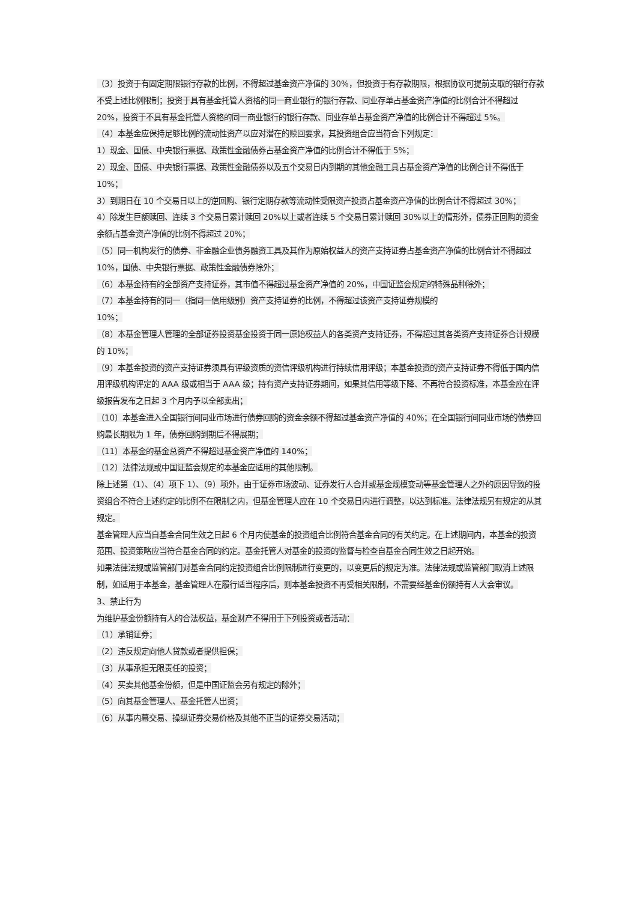（3）投资于有固定期限银行存款的比例，不得超过基金资产净值的 30%，但投资于有存款期限，根据协议可提前支取的银行存款不受上述比例限制；投资于具有基金托管人资格的同一商业银行的银行存款、同业存单占基金资产净值的比例合计不得超过 20%，投资于不具有基金托管人资格的同一商业银行的银行存款、同业存单占基金资产净值的比例合计不得超过 5%。
（4）本基金应保持足够比例的流动性资产以应对潜在的赎回要求，其投资组合应当符合下列规定：
1）现金、国债、中央银行票据、政策性金融债券占基金资产净值的比例合计不得低于 5%；
2）现金、国债、中央银行票据、政策性金融债券以及五个交易日内到期的其他金融工具占基金资产净值的比例合计不得低于 10%；
3）到期日在 10 个交易日以上的逆回购、银行定期存款等流动性受限资产投资占基金资产净值的比例合计不得超过 30%；
4）除发生巨额赎回、连续 3 个交易日累计赎回 20%以上或者连续 5 个交易日累计赎回 30%以上的情形外，债券正回购的资金余额占基金资产净值的比例不得超过 20%；
（5）同一机构发行的债券、非金融企业债务融资工具及其作为原始权益人的资产支持证券占基金资产净值的比例合计不得超过 10%，国债、中央银行票据、政策性金融债券除外；
（6）本基金持有的全部资产支持证券，其市值不得超过基金资产净值的 20%，中国证监会规定的特殊品种除外；
（7）本基金持有的同一（指同一信用级别）资产支持证券的比例，不得超过该资产支持证券规模的
10%；
（8）本基金管理人管理的全部证券投资基金投资于同一原始权益人的各类资产支持证券，不得超过其各类资产支持证券合计规模的 10%；
（9）本基金投资的资产支持证券须具有评级资质的资信评级机构进行持续信用评级；本基金投资的资产支持证券不得低于国内信用评级机构评定的 AAA 级或相当于 AAA 级；持有资产支持证券期间，如果其信用等级下降、不再符合投资标准，本基金应在评级报告发布之日起 3 个月内予以全部卖出；
（10）本基金进入全国银行间同业市场进行债券回购的资金余额不得超过基金资产净值的 40%；在全国银行间同业市场的债券回购最长期限为 1 年，债券回购到期后不得展期；
（11）本基金的基金总资产不得超过基金资产净值的 140%；
（12）法律法规或中国证监会规定的本基金应适用的其他限制。
除上述第（1）、（4）项下 1）、（9）项外，由于证券市场波动、证券发行人合并或基金规模变动等基金管理人之外的原因导致的投资组合不符合上述约定的比例不在限制之内，但基金管理人应在 10 个交易日内进行调整，以达到标准。法律法规另有规定的从其规定。
基金管理人应当自基金合同生效之日起 6 个月内使基金的投资组合比例符合基金合同的有关约定。在上述期间内，本基金的投资范围、投资策略应当符合基金合同的约定。基金托管人对基金的投资的监督与检查自基金合同生效之日起开始。
如果法律法规或监管部门对基金合同约定投资组合比例限制进行变更的，以变更后的规定为准。法律法规或监管部门取消上述限制，如适用于本基金，基金管理人在履行适当程序后，则本基金投资不再受相关限制，不需要经基金份额持有人大会审议。
3、禁止行为
为维护基金份额持有人的合法权益，基金财产不得用于下列投资或者活动：
（1）承销证券；
（2）违反规定向他人贷款或者提供担保；
（3）从事承担无限责任的投资；
（4）买卖其他基金份额，但是中国证监会另有规定的除外；
（5）向其基金管理人、基金托管人出资；
（6）从事内幕交易、操纵证券交易价格及其他不正当的证券交易活动；